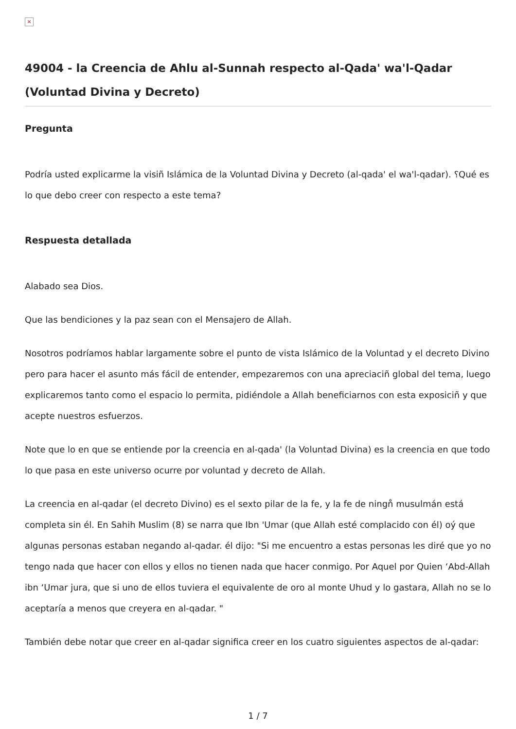×
49004 - la Creencia de Ahlu al-Sunnah respecto al-Qada' wa'l-Qadar (Voluntad Divina y Decreto)
Pregunta
Podría usted explicarme la visiñ Islámica de la Voluntad Divina y Decreto (al-qada' el wa'l-qadar). ؟Qué es lo que debo creer con respecto a este tema?
Respuesta detallada
Alabado sea Dios.
Que las bendiciones y la paz sean con el Mensajero de Allah.
Nosotros podríamos hablar largamente sobre el punto de vista Islámico de la Voluntad y el decreto Divino pero para hacer el asunto más fácil de entender, empezaremos con una apreciaciñ global del tema, luego explicaremos tanto como el espacio lo permita, pidiéndole a Allah beneficiarnos con esta exposiciñ y que acepte nuestros esfuerzos.
Note que lo en que se entiende por la creencia en al-qada' (la Voluntad Divina) es la creencia en que todo lo que pasa en este universo ocurre por voluntad y decreto de Allah.
La creencia en al-qadar (el decreto Divino) es el sexto pilar de la fe, y la fe de ningn̊ musulmán está completa sin él. En Sahih Muslim (8) se narra que Ibn 'Umar (que Allah esté complacido con él) oý que algunas personas estaban negando al-qadar. él dijo: "Si me encuentro a estas personas les diré que yo no tengo nada que hacer con ellos y ellos no tienen nada que hacer conmigo. Por Aquel por Quien ‘Abd-Allah ibn ‘Umar jura, que si uno de ellos tuviera el equivalente de oro al monte Uhud y lo gastara, Allah no se lo aceptaría a menos que creyera en al-qadar. "
También debe notar que creer en al-qadar significa creer en los cuatro siguientes aspectos de al-qadar:
1 / 7